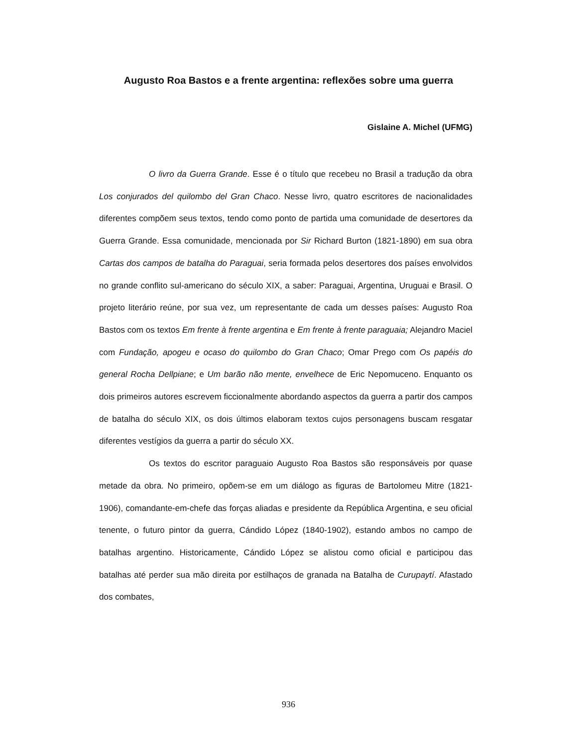Augusto Roa Bastos e a frente argentina: reflexões sobre uma guerra
Gislaine A. Michel (UFMG)
O livro da Guerra Grande. Esse é o título que recebeu no Brasil a tradução da obra Los conjurados del quilombo del Gran Chaco. Nesse livro, quatro escritores de nacionalidades diferentes compõem seus textos, tendo como ponto de partida uma comunidade de desertores da Guerra Grande. Essa comunidade, mencionada por Sir Richard Burton (1821-1890) em sua obra Cartas dos campos de batalha do Paraguai, seria formada pelos desertores dos países envolvidos no grande conflito sul-americano do século XIX, a saber: Paraguai, Argentina, Uruguai e Brasil. O projeto literário reúne, por sua vez, um representante de cada um desses países: Augusto Roa Bastos com os textos Em frente à frente argentina e Em frente à frente paraguaia; Alejandro Maciel com Fundação, apogeu e ocaso do quilombo do Gran Chaco; Omar Prego com Os papéis do general Rocha Dellpiane; e Um barão não mente, envelhece de Eric Nepomuceno. Enquanto os dois primeiros autores escrevem ficcionalmente abordando aspectos da guerra a partir dos campos de batalha do século XIX, os dois últimos elaboram textos cujos personagens buscam resgatar diferentes vestígios da guerra a partir do século XX.
Os textos do escritor paraguaio Augusto Roa Bastos são responsáveis por quase metade da obra. No primeiro, opõem-se em um diálogo as figuras de Bartolomeu Mitre (1821-1906), comandante-em-chefe das forças aliadas e presidente da República Argentina, e seu oficial tenente, o futuro pintor da guerra, Cándido López (1840-1902), estando ambos no campo de batalhas argentino. Historicamente, Cándido López se alistou como oficial e participou das batalhas até perder sua mão direita por estilhaços de granada na Batalha de Curupaytí. Afastado dos combates,
936